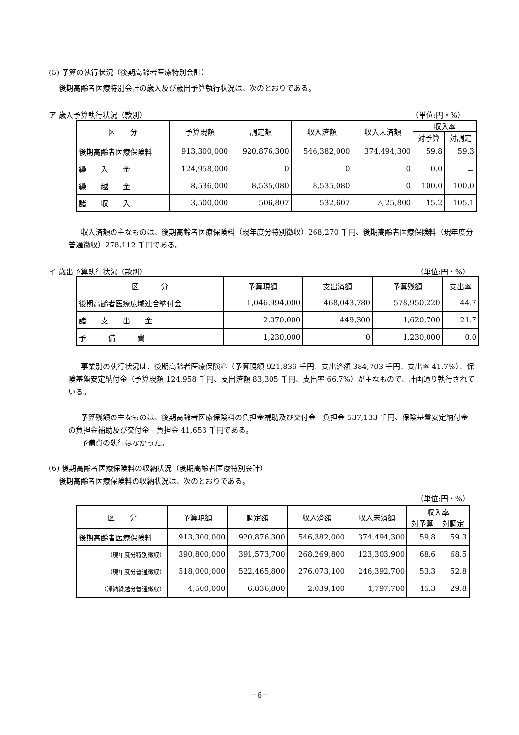(5) 予算の執行状況（後期高齢者医療特別会計）
後期高齢者医療特別会計の歳入及び歳出予算執行状況は、次のとおりである。
ア 歳入予算執行状況（款別） （単位:円・%）
| 区 分 | 予算現額 | 調定額 | 収入済額 | 収入未済額 | 収入率 | |
| --- | --- | --- | --- | --- | --- | --- |
| | | | | | 対予算 | 対調定 |
| 後期高齢者医療保険料 | 913,300,000 | 920,876,300 | 546,382,000 | 374,494,300 | 59.8 | 59.3 |
| 繰 入 金 | 124,958,000 | 0 | 0 | 0 | 0.0 | － |
| 繰 越 金 | 8,536,000 | 8,535,080 | 8,535,080 | 0 | 100.0 | 100.0 |
| 諸 収 入 | 3,500,000 | 506,807 | 532,607 | △ 25,800 | 15.2 | 105.1 |
収入済額の主なものは、後期高齢者医療保険料（現年度分特別徴収）268,270 千円、後期高齢者医療保険料（現年度分普通徴収）278,112 千円である。
イ 歳出予算執行状況（款別） （単位:円・%）
| 区 分 | 予算現額 | 支出済額 | 予算残額 | 支出率 |
| --- | --- | --- | --- | --- |
| 後期高齢者医療広域連合納付金 | 1,046,994,000 | 468,043,780 | 578,950,220 | 44.7 |
| 諸 支 出 金 | 2,070,000 | 449,300 | 1,620,700 | 21.7 |
| 予 備 費 | 1,230,000 | 0 | 1,230,000 | 0.0 |
事業別の執行状況は、後期高齢者医療保険料（予算現額 921,836 千円、支出済額 384,703 千円、支出率 41.7%）、保険基盤安定納付金（予算現額 124,958 千円、支出済額 83,305 千円、支出率 66.7%）が主なもので、計画通り執行されている。
予算残額の主なものは、後期高齢者医療保険料の負担金補助及び交付金－負担金 537,133 千円、保険基盤安定納付金の負担金補助及び交付金－負担金 41,653 千円である。
予備費の執行はなかった。
(6) 後期高齢者医療保険料の収納状況（後期高齢者医療特別会計）
後期高齢者医療保険料の収納状況は、次のとおりである。
（単位:円・%）
| 区 分 | 予算現額 | 調定額 | 収入済額 | 収入未済額 | 収入率 | |
| --- | --- | --- | --- | --- | --- | --- |
| | | | | | 対予算 | 対調定 |
| 後期高齢者医療保険料 | 913,300,000 | 920,876,300 | 546,382,000 | 374,494,300 | 59.8 | 59.3 |
| （現年度分特別徴収） | 390,800,000 | 391,573,700 | 268,269,800 | 123,303,900 | 68.6 | 68.5 |
| （現年度分普通徴収） | 518,000,000 | 522,465,800 | 276,073,100 | 246,392,700 | 53.3 | 52.8 |
| （滞納繰越分普通徴収） | 4,500,000 | 6,836,800 | 2,039,100 | 4,797,700 | 45.3 | 29.8 |
－6－